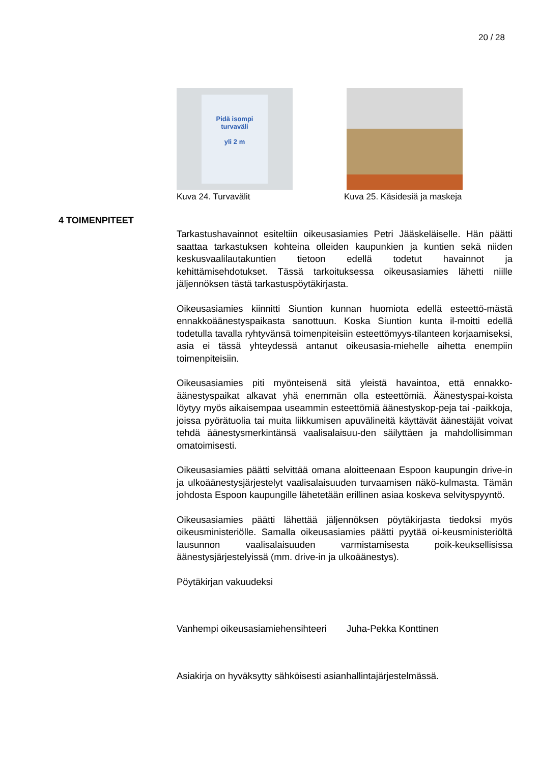20 / 28
Pidä isompi
turvaväli
yli 2 m
Kuva 24. Turvavälit
Kuva 25. Käsidesiä ja maskeja
4 TOIMENPITEET
Tarkastushavainnot esiteltiin oikeusasiamies Petri Jääskeläiselle. Hän päätti saattaa tarkastuksen kohteina olleiden kaupunkien ja kuntien sekä niiden keskusvaalilautakuntien tietoon edellä todetut havainnot ja kehittämisehdotukset. Tässä tarkoituksessa oikeusasiamies lähetti niille jäljennöksen tästä tarkastuspöytäkirjasta.
Oikeusasiamies kiinnitti Siuntion kunnan huomiota edellä esteettö-mästä ennakkoäänestyspaikasta sanottuun. Koska Siuntion kunta il-moitti edellä todetulla tavalla ryhtyvänsä toimenpiteisiin esteettömyys-tilanteen korjaamiseksi, asia ei tässä yhteydessä antanut oikeusasia-miehelle aihetta enempiin toimenpiteisiin.
Oikeusasiamies piti myönteisenä sitä yleistä havaintoa, että ennakko-äänestyspaikat alkavat yhä enemmän olla esteettömiä. Äänestyspai-koista löytyy myös aikaisempaa useammin esteettömiä äänestyskop-peja tai -paikkoja, joissa pyörätuolia tai muita liikkumisen apuvälineitä käyttävät äänestäjät voivat tehdä äänestysmerkintänsä vaalisalaisuu-den säilyttäen ja mahdollisimman omatoimisesti.
Oikeusasiamies päätti selvittää omana aloitteenaan Espoon kaupungin drive-in ja ulkoäänestysjärjestelyt vaalisalaisuuden turvaamisen nä­kö-kulmasta. Tämän johdosta Espoon kaupungille lähetetään erillinen asiaa koskeva selvityspyyntö.
Oikeusasiamies päätti lähettää jäljennöksen pöytäkirjasta tiedoksi myös oikeusministeriölle. Samalla oikeusasiamies päätti pyytää oi-keusministeriöltä lausunnon vaalisalaisuuden varmistamisesta poik-keuksellisissa äänestysjärjestelyissä (mm. drive-in ja ulkoäänestys).
Pöytäkirjan vakuudeksi
Vanhempi oikeusasiamiehensihteeri Juha-Pekka Konttinen
Asiakirja on hyväksytty sähköisesti asianhallintajärjestelmässä.